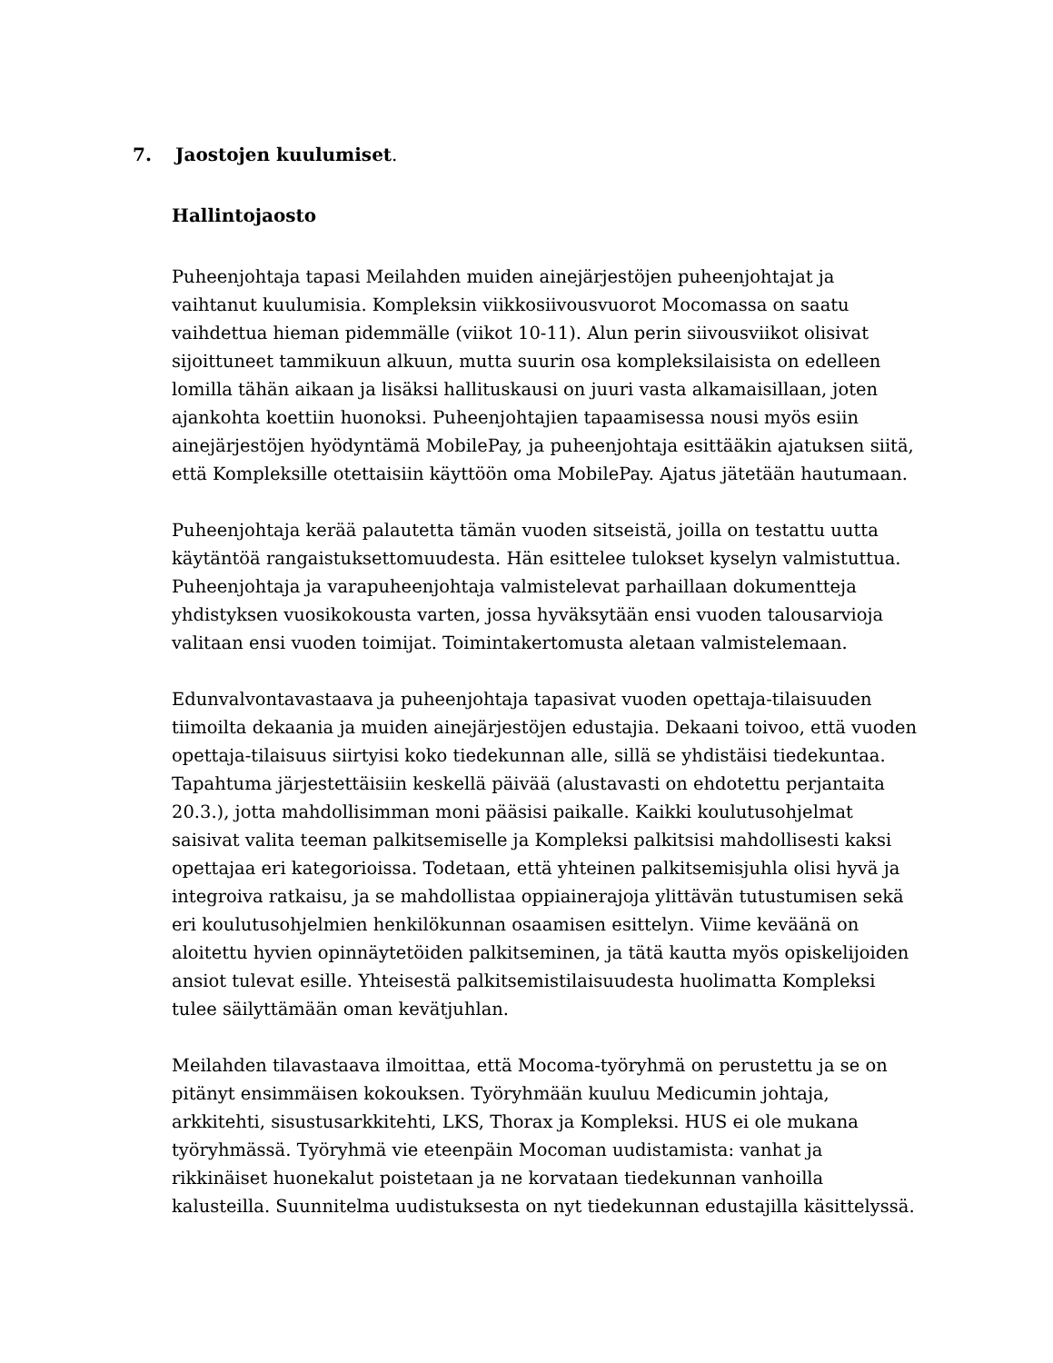7. Jaostojen kuulumiset.
Hallintojaosto
Puheenjohtaja tapasi Meilahden muiden ainejärjestöjen puheenjohtajat ja vaihtanut kuulumisia. Kompleksin viikkosiivousvuorot Mocomassa on saatu vaihdettua hieman pidemmälle (viikot 10-11). Alun perin siivousviikot olisivat sijoittuneet tammikuun alkuun, mutta suurin osa kompleksilaisista on edelleen lomilla tähän aikaan ja lisäksi hallituskausi on juuri vasta alkamaisillaan, joten ajankohta koettiin huonoksi. Puheenjohtajien tapaamisessa nousi myös esiin ainejärjestöjen hyödyntämä MobilePay, ja puheenjohtaja esittääkin ajatuksen siitä, että Kompleksille otettaisiin käyttöön oma MobilePay. Ajatus jätetään hautumaan.
Puheenjohtaja kerää palautetta tämän vuoden sitseistä, joilla on testattu uutta käytäntöä rangaistuksettomuudesta. Hän esittelee tulokset kyselyn valmistuttua. Puheenjohtaja ja varapuheenjohtaja valmistelevat parhaillaan dokumentteja yhdistyksen vuosikokousta varten, jossa hyväksytään ensi vuoden talousarvioja valitaan ensi vuoden toimijat. Toimintakertomusta aletaan valmistelemaan.
Edunvalvontavastaava ja puheenjohtaja tapasivat vuoden opettaja-tilaisuuden tiimoilta dekaania ja muiden ainejärjestöjen edustajia. Dekaani toivoo, että vuoden opettaja-tilaisuus siirtyisi koko tiedekunnan alle, sillä se yhdistäisi tiedekuntaa. Tapahtuma järjestettäisiin keskellä päivää (alustavasti on ehdotettu perjantaita 20.3.), jotta mahdollisimman moni pääsisi paikalle. Kaikki koulutusohjelmat saisivat valita teeman palkitsemiselle ja Kompleksi palkitsisi mahdollisesti kaksi opettajaa eri kategorioissa. Todetaan, että yhteinen palkitsemisjuhla olisi hyvä ja integroiva ratkaisu, ja se mahdollistaa oppiainerajoja ylittävän tutustumisen sekä eri koulutusohjelmien henkilökunnan osaamisen esittelyn. Viime keväänä on aloitettu hyvien opinnäytetöiden palkitseminen, ja tätä kautta myös opiskelijoiden ansiot tulevat esille. Yhteisestä palkitsemistilaisuudesta huolimatta Kompleksi tulee säilyttämään oman kevätjuhlan.
Meilahden tilavastaava ilmoittaa, että Mocoma-työryhmä on perustettu ja se on pitänyt ensimmäisen kokouksen. Työryhmään kuuluu Medicumin johtaja, arkkitehti, sisustusarkkitehti, LKS, Thorax ja Kompleksi. HUS ei ole mukana työryhmässä. Työryhmä vie eteenpäin Mocoman uudistamista: vanhat ja rikkinäiset huonekalut poistetaan ja ne korvataan tiedekunnan vanhoilla kalusteilla. Suunnitelma uudistuksesta on nyt tiedekunnan edustajilla käsittelyssä.